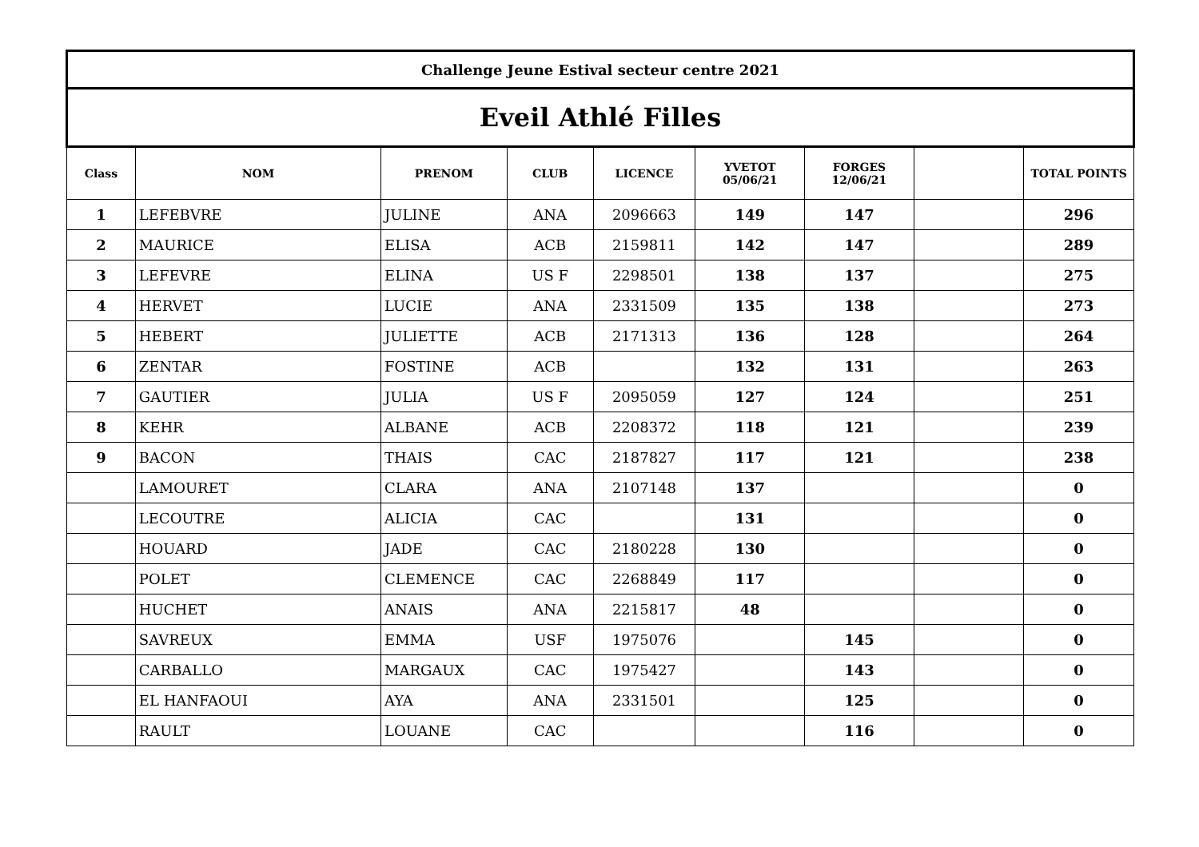| Challenge Jeune Estival secteur centre 2021 | | | | | | | | |
| Eveil Athlé Filles | | | | | | | | |
| Class | NOM | PRENOM | CLUB | LICENCE | YVETOT 05/06/21 | FORGES 12/06/21 | | TOTAL POINTS |
| 1 | LEFEBVRE | JULINE | ANA | 2096663 | 149 | 147 | | 296 |
| 2 | MAURICE | ELISA | ACB | 2159811 | 142 | 147 | | 289 |
| 3 | LEFEVRE | ELINA | US F | 2298501 | 138 | 137 | | 275 |
| 4 | HERVET | LUCIE | ANA | 2331509 | 135 | 138 | | 273 |
| 5 | HEBERT | JULIETTE | ACB | 2171313 | 136 | 128 | | 264 |
| 6 | ZENTAR | FOSTINE | ACB | | 132 | 131 | | 263 |
| 7 | GAUTIER | JULIA | US F | 2095059 | 127 | 124 | | 251 |
| 8 | KEHR | ALBANE | ACB | 2208372 | 118 | 121 | | 239 |
| 9 | BACON | THAIS | CAC | 2187827 | 117 | 121 | | 238 |
| | LAMOURET | CLARA | ANA | 2107148 | 137 | | | 0 |
| | LECOUTRE | ALICIA | CAC | | 131 | | | 0 |
| | HOUARD | JADE | CAC | 2180228 | 130 | | | 0 |
| | POLET | CLEMENCE | CAC | 2268849 | 117 | | | 0 |
| | HUCHET | ANAIS | ANA | 2215817 | 48 | | | 0 |
| | SAVREUX | EMMA | USF | 1975076 | | 145 | | 0 |
| | CARBALLO | MARGAUX | CAC | 1975427 | | 143 | | 0 |
| | EL HANFAOUI | AYA | ANA | 2331501 | | 125 | | 0 |
| | RAULT | LOUANE | CAC | | | 116 | | 0 |